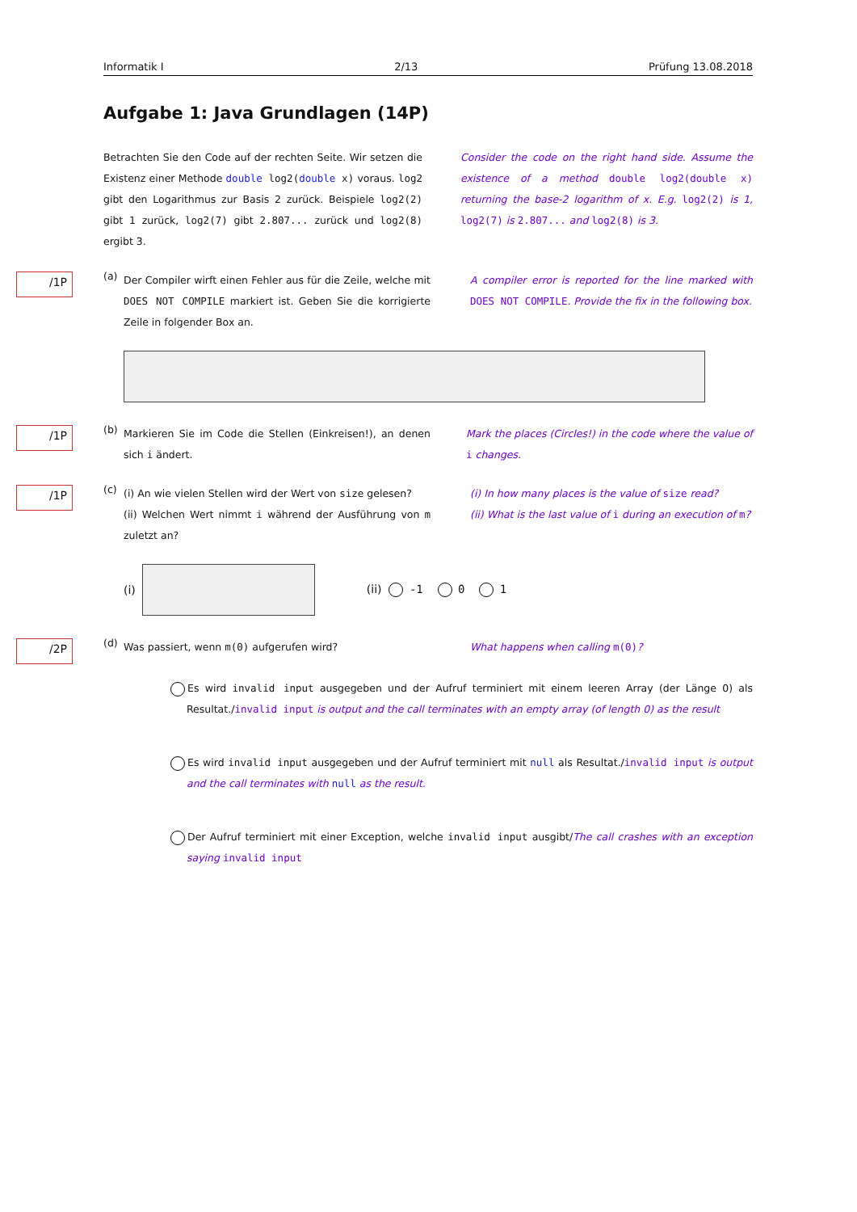Informatik I 2/13 Prüfung 13.08.2018
Aufgabe 1: Java Grundlagen (14P)
Betrachten Sie den Code auf der rechten Seite. Wir setzen die Existenz einer Methode double log2(double x) voraus. log2 gibt den Logarithmus zur Basis 2 zurück. Beispiele log2(2) gibt 1 zurück, log2(7) gibt 2.807... zurück und log2(8) ergibt 3.
Consider the code on the right hand side. Assume the existence of a method double log2(double x) returning the base-2 logarithm of x. E.g. log2(2) is 1, log2(7) is 2.807... and log2(8) is 3.
/1P (a)
Der Compiler wirft einen Fehler aus für die Zeile, welche mit DOES NOT COMPILE markiert ist. Geben Sie die korrigierte Zeile in folgender Box an.
A compiler error is reported for the line marked with DOES NOT COMPILE. Provide the fix in the following box.
/1P (b)
Markieren Sie im Code die Stellen (Einkreisen!), an denen sich i ändert.
Mark the places (Circles!) in the code where the value of i changes.
/1P (c)
(i) An wie vielen Stellen wird der Wert von size gelesen?
(ii) Welchen Wert nimmt i während der Ausführung von m zuletzt an?
(i) In how many places is the value of size read?
(ii) What is the last value of i during an execution of m?
(i) (ii) -1 0 1
/2P (d)
Was passiert, wenn m(0) aufgerufen wird? What happens when calling m(0)?
Es wird invalid input ausgegeben und der Aufruf terminiert mit einem leeren Array (der Länge 0) als Resultat./invalid input is output and the call terminates with an empty array (of length 0) as the result
Es wird invalid input ausgegeben und der Aufruf terminiert mit null als Resultat./invalid input is output and the call terminates with null as the result.
Der Aufruf terminiert mit einer Exception, welche invalid input ausgibt/The call crashes with an exception saying invalid input